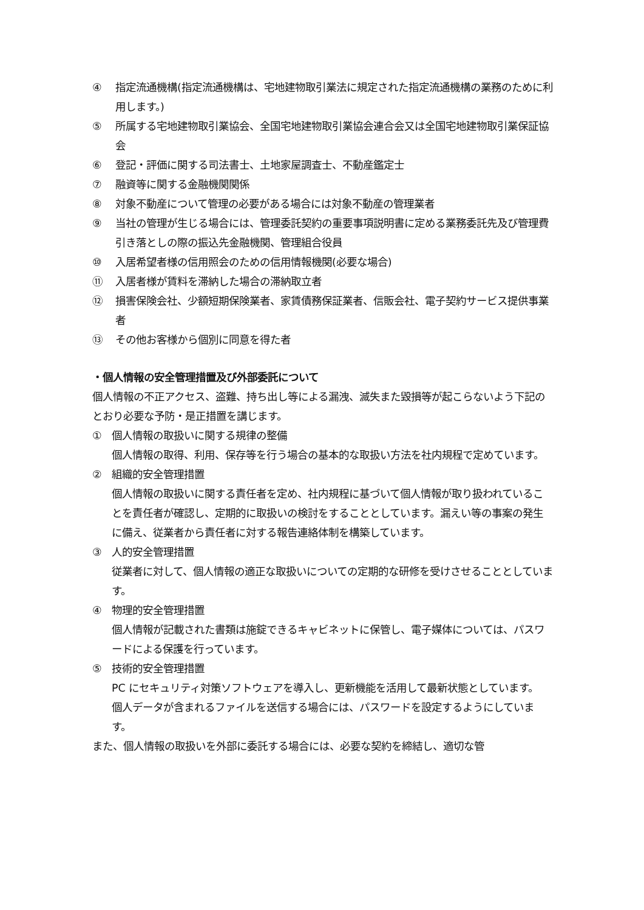④ 指定流通機構(指定流通機構は、宅地建物取引業法に規定された指定流通機構の業務のために利用します。)
⑤ 所属する宅地建物取引業協会、全国宅地建物取引業協会連合会又は全国宅地建物取引業保証協会
⑥ 登記・評価に関する司法書士、土地家屋調査士、不動産鑑定士
⑦ 融資等に関する金融機関関係
⑧ 対象不動産について管理の必要がある場合には対象不動産の管理業者
⑨ 当社の管理が生じる場合には、管理委託契約の重要事項説明書に定める業務委託先及び管理費引き落としの際の振込先金融機関、管理組合役員
⑩ 入居希望者様の信用照会のための信用情報機関(必要な場合)
⑪ 入居者様が賃料を滞納した場合の滞納取立者
⑫ 損害保険会社、少額短期保険業者、家賃債務保証業者、信販会社、電子契約サービス提供事業者
⑬ その他お客様から個別に同意を得た者
・個人情報の安全管理措置及び外部委託について
個人情報の不正アクセス、盗難、持ち出し等による漏洩、滅失また毀損等が起こらないよう下記のとおり必要な予防・是正措置を講じます。
① 個人情報の取扱いに関する規律の整備
個人情報の取得、利用、保存等を行う場合の基本的な取扱い方法を社内規程で定めています。
② 組織的安全管理措置
個人情報の取扱いに関する責任者を定め、社内規程に基づいて個人情報が取り扱われていることを責任者が確認し、定期的に取扱いの検討をすることとしています。漏えい等の事案の発生に備え、従業者から責任者に対する報告連絡体制を構築しています。
③ 人的安全管理措置
従業者に対して、個人情報の適正な取扱いについての定期的な研修を受けさせることとしています。
④ 物理的安全管理措置
個人情報が記載された書類は施錠できるキャビネットに保管し、電子媒体については、パスワードによる保護を行っています。
⑤ 技術的安全管理措置
PC にセキュリティ対策ソフトウェアを導入し、更新機能を活用して最新状態としています。
個人データが含まれるファイルを送信する場合には、パスワードを設定するようにしています。
また、個人情報の取扱いを外部に委託する場合には、必要な契約を締結し、適切な管